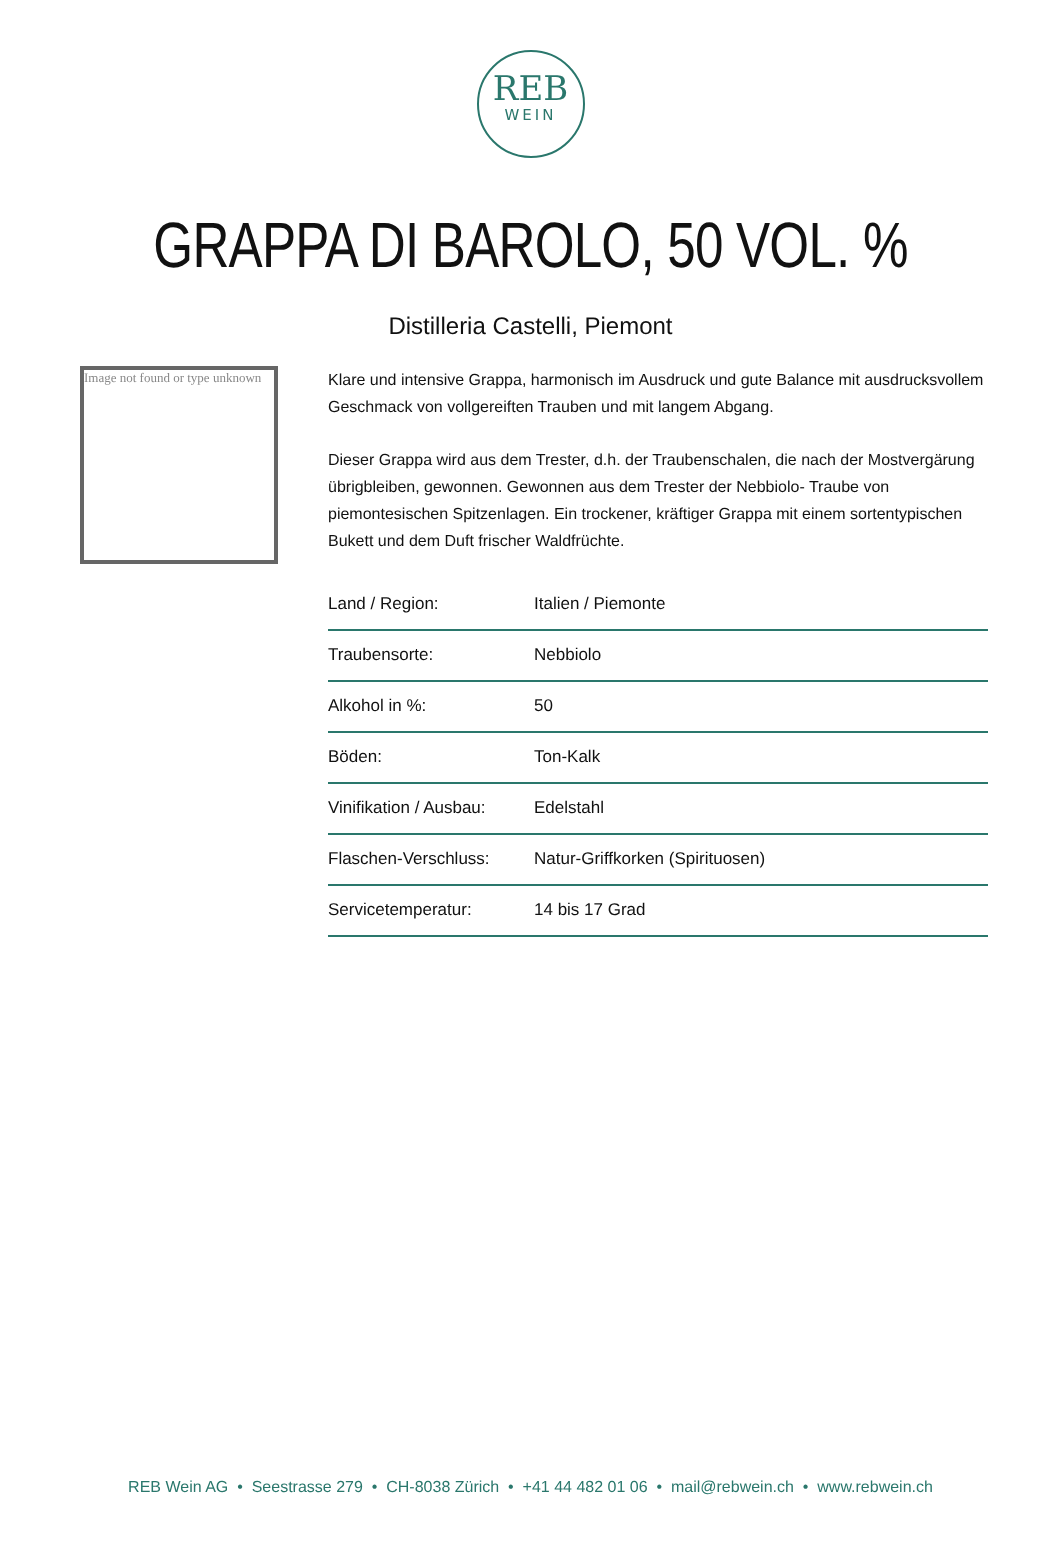REB
WEIN
GRAPPA DI BAROLO, 50 VOL. %
Distilleria Castelli, Piemont
Image not found or type unknown
Klare und intensive Grappa, harmonisch im Ausdruck und gute Balance mit ausdrucksvollem Geschmack von vollgereiften Trauben und mit langem Abgang.
Dieser Grappa wird aus dem Trester, d.h. der Traubenschalen, die nach der Mostvergärung übrigbleiben, gewonnen. Gewonnen aus dem Trester der Nebbiolo- Traube von piemontesischen Spitzenlagen. Ein trockener, kräftiger Grappa mit einem sortentypischen Bukett und dem Duft frischer Waldfrüchte.
| Land / Region: | Italien / Piemonte |
| Traubensorte: | Nebbiolo |
| Alkohol in %: | 50 |
| Böden: | Ton-Kalk |
| Vinifikation / Ausbau: | Edelstahl |
| Flaschen-Verschluss: | Natur-Griffkorken (Spirituosen) |
| Servicetemperatur: | 14 bis 17 Grad |
REB Wein AG • Seestrasse 279 • CH-8038 Zürich • +41 44 482 01 06 • mail@rebwein.ch • www.rebwein.ch